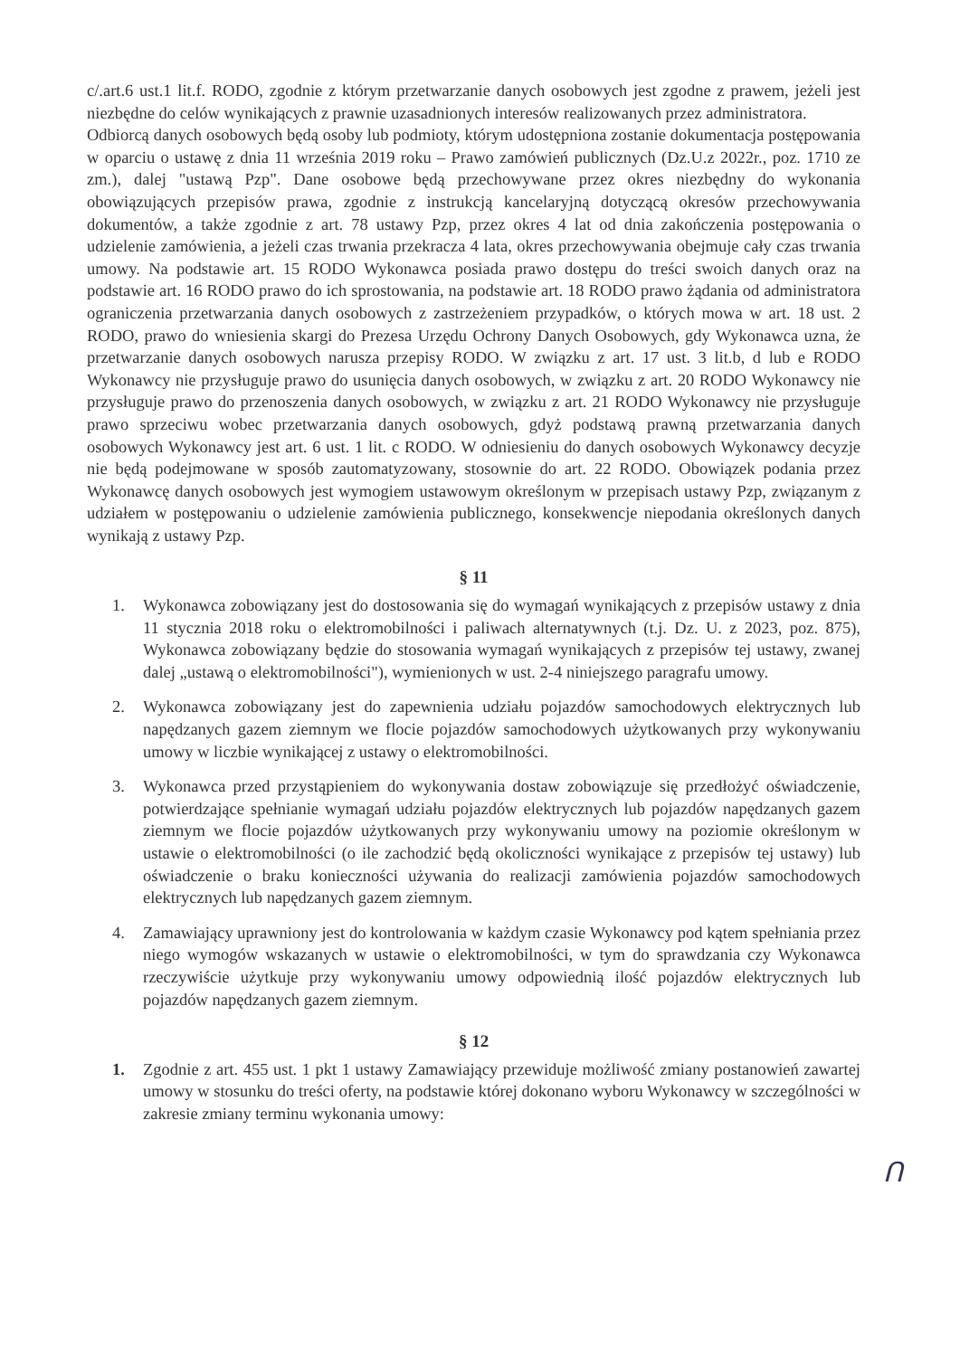c/.art.6 ust.1 lit.f. RODO, zgodnie z którym przetwarzanie danych osobowych jest zgodne z prawem, jeżeli jest niezbędne do celów wynikających z prawnie uzasadnionych interesów realizowanych przez administratora.
Odbiorcą danych osobowych będą osoby lub podmioty, którym udostępniona zostanie dokumentacja postępowania w oparciu o ustawę z dnia 11 września 2019 roku – Prawo zamówień publicznych (Dz.U.z 2022r., poz. 1710 ze zm.), dalej "ustawą Pzp". Dane osobowe będą przechowywane przez okres niezbędny do wykonania obowiązujących przepisów prawa, zgodnie z instrukcją kancelaryjną dotyczącą okresów przechowywania dokumentów, a także zgodnie z art. 78 ustawy Pzp, przez okres 4 lat od dnia zakończenia postępowania o udzielenie zamówienia, a jeżeli czas trwania przekracza 4 lata, okres przechowywania obejmuje cały czas trwania umowy. Na podstawie art. 15 RODO Wykonawca posiada prawo dostępu do treści swoich danych oraz na podstawie art. 16 RODO prawo do ich sprostowania, na podstawie art. 18 RODO prawo żądania od administratora ograniczenia przetwarzania danych osobowych z zastrzeżeniem przypadków, o których mowa w art. 18 ust. 2 RODO, prawo do wniesienia skargi do Prezesa Urzędu Ochrony Danych Osobowych, gdy Wykonawca uzna, że przetwarzanie danych osobowych narusza przepisy RODO. W związku z art. 17 ust. 3 lit.b, d lub e RODO Wykonawcy nie przysługuje prawo do usunięcia danych osobowych, w związku z art. 20 RODO Wykonawcy nie przysługuje prawo do przenoszenia danych osobowych, w związku z art. 21 RODO Wykonawcy nie przysługuje prawo sprzeciwu wobec przetwarzania danych osobowych, gdyż podstawą prawną przetwarzania danych osobowych Wykonawcy jest art. 6 ust. 1 lit. c RODO. W odniesieniu do danych osobowych Wykonawcy decyzje nie będą podejmowane w sposób zautomatyzowany, stosownie do art. 22 RODO. Obowiązek podania przez Wykonawcę danych osobowych jest wymogiem ustawowym określonym w przepisach ustawy Pzp, związanym z udziałem w postępowaniu o udzielenie zamówienia publicznego, konsekwencje niepodania określonych danych wynikają z ustawy Pzp.
§ 11
1. Wykonawca zobowiązany jest do dostosowania się do wymagań wynikających z przepisów ustawy z dnia 11 stycznia 2018 roku o elektromobilności i paliwach alternatywnych (t.j. Dz. U. z 2023, poz. 875), Wykonawca zobowiązany będzie do stosowania wymagań wynikających z przepisów tej ustawy, zwanej dalej „ustawą o elektromobilności"), wymienionych w ust. 2-4 niniejszego paragrafu umowy.
2. Wykonawca zobowiązany jest do zapewnienia udziału pojazdów samochodowych elektrycznych lub napędzanych gazem ziemnym we flocie pojazdów samochodowych użytkowanych przy wykonywaniu umowy w liczbie wynikającej z ustawy o elektromobilności.
3. Wykonawca przed przystąpieniem do wykonywania dostaw zobowiązuje się przedłożyć oświadczenie, potwierdzające spełnianie wymagań udziału pojazdów elektrycznych lub pojazdów napędzanych gazem ziemnym we flocie pojazdów użytkowanych przy wykonywaniu umowy na poziomie określonym w ustawie o elektromobilności (o ile zachodzić będą okoliczności wynikające z przepisów tej ustawy) lub oświadczenie o braku konieczności używania do realizacji zamówienia pojazdów samochodowych elektrycznych lub napędzanych gazem ziemnym.
4. Zamawiający uprawniony jest do kontrolowania w każdym czasie Wykonawcy pod kątem spełniania przez niego wymogów wskazanych w ustawie o elektromobilności, w tym do sprawdzania czy Wykonawca rzeczywiście użytkuje przy wykonywaniu umowy odpowiednią ilość pojazdów elektrycznych lub pojazdów napędzanych gazem ziemnym.
§ 12
1. Zgodnie z art. 455 ust. 1 pkt 1 ustawy Zamawiający przewiduje możliwość zmiany postanowień zawartej umowy w stosunku do treści oferty, na podstawie której dokonano wyboru Wykonawcy w szczególności w zakresie zmiany terminu wykonania umowy:
Ո